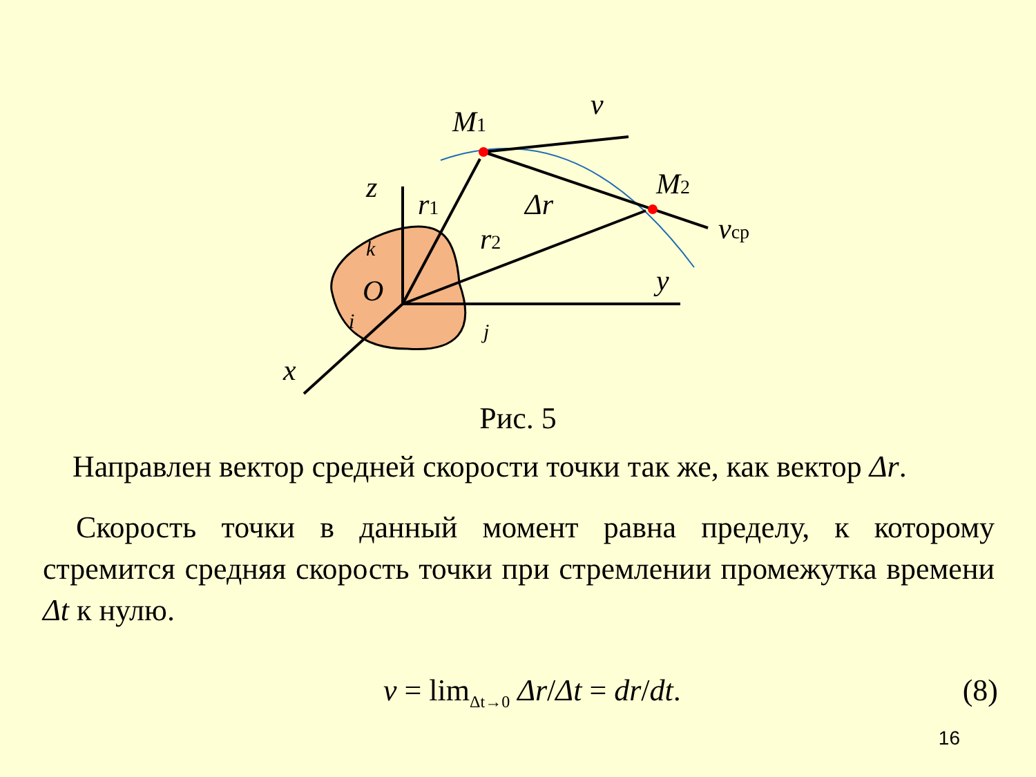M1
M2
v
vср
Δr
r1
r2
z
y
x
O
k
i
j
Рис. 5
Направлен вектор средней скорости точки так же, как вектор Δr.
Скорость точки в данный момент равна пределу, к которому стремится средняя скорость точки при стремлении промежутка времени Δt к нулю.
v = lim<sub>Δt→0</sub> Δr/Δt = dr/dt. (8)
16